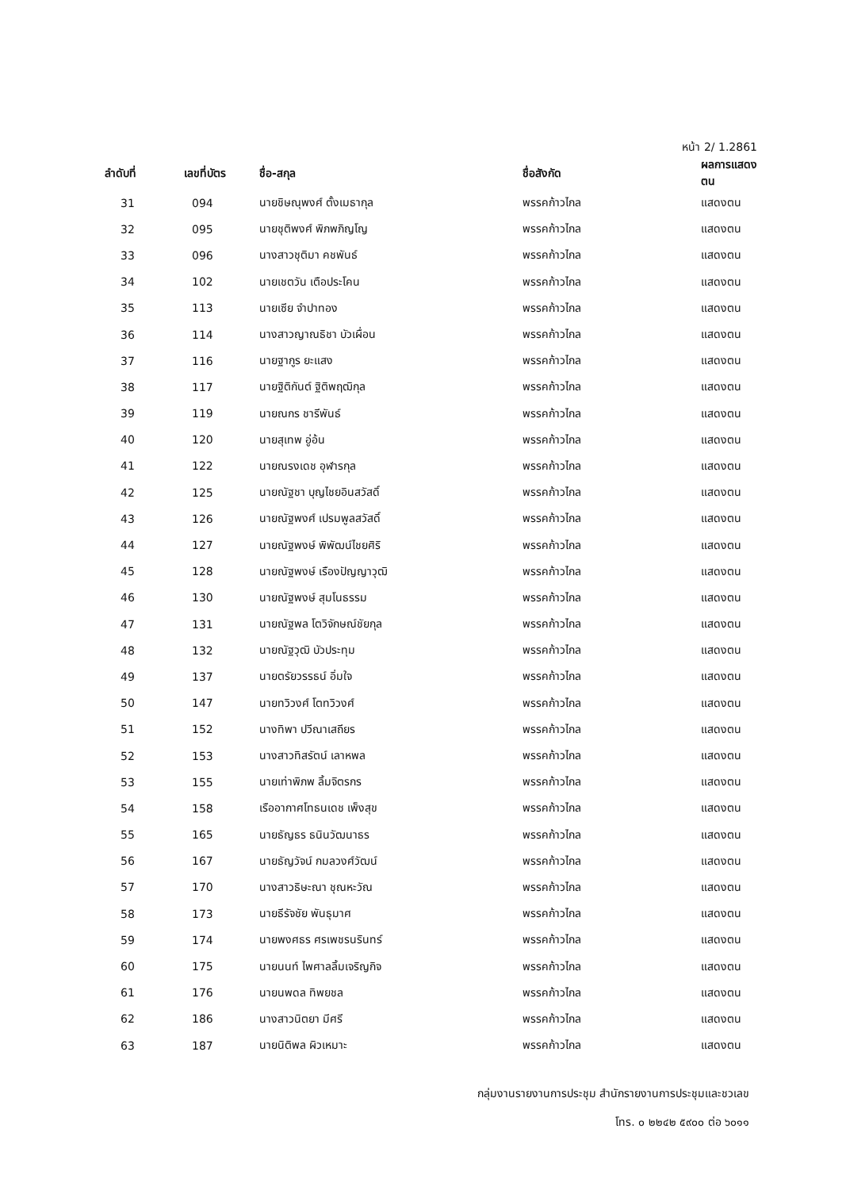หน้า 2/ 1.2861
| ลำดับที่ | เลขที่บัตร | ชื่อ-สกุล | ชื่อสังกัด | ผลการแสดงตน |
| --- | --- | --- | --- | --- |
| 31 | 094 | นายชิษณุพงศ์ ตั้งเมธากุล | พรรคก้าวไกล | แสดงตน |
| 32 | 095 | นายชุติพงศ์ พิภพภิญโญ | พรรคก้าวไกล | แสดงตน |
| 33 | 096 | นางสาวชุติมา คชพันธ์ | พรรคก้าวไกล | แสดงตน |
| 34 | 102 | นายเชตวัน เตือประโคน | พรรคก้าวไกล | แสดงตน |
| 35 | 113 | นายเซีย จำปาทอง | พรรคก้าวไกล | แสดงตน |
| 36 | 114 | นางสาวญาณธิชา บัวเผื่อน | พรรคก้าวไกล | แสดงตน |
| 37 | 116 | นายฐากูร ยะแสง | พรรคก้าวไกล | แสดงตน |
| 38 | 117 | นายฐิติกันต์ ฐิติพฤฒิกุล | พรรคก้าวไกล | แสดงตน |
| 39 | 119 | นายณกร ชารีพันธ์ | พรรคก้าวไกล | แสดงตน |
| 40 | 120 | นายสุเทพ อู่อ้น | พรรคก้าวไกล | แสดงตน |
| 41 | 122 | นายณรงเดช อุฬารกุล | พรรคก้าวไกล | แสดงตน |
| 42 | 125 | นายณัฐชา บุญไชยอินสวัสดิ์ | พรรคก้าวไกล | แสดงตน |
| 43 | 126 | นายณัฐพงศ์ เปรมพูลสวัสดิ์ | พรรคก้าวไกล | แสดงตน |
| 44 | 127 | นายณัฐพงษ์ พิพัฒน์ไชยศิริ | พรรคก้าวไกล | แสดงตน |
| 45 | 128 | นายณัฐพงษ์ เรืองปัญญาวุฒิ | พรรคก้าวไกล | แสดงตน |
| 46 | 130 | นายณัฐพงษ์ สุมโนธรรม | พรรคก้าวไกล | แสดงตน |
| 47 | 131 | นายณัฐพล โตวิจักษณ์ชัยกุล | พรรคก้าวไกล | แสดงตน |
| 48 | 132 | นายณัฐวุฒิ บัวประทุม | พรรคก้าวไกล | แสดงตน |
| 49 | 137 | นายตรัยวรรธน์ อิ่มใจ | พรรคก้าวไกล | แสดงตน |
| 50 | 147 | นายทวิวงศ์ โตทวิวงศ์ | พรรคก้าวไกล | แสดงตน |
| 51 | 152 | นางทิพา ปวีณาเสถียร | พรรคก้าวไกล | แสดงตน |
| 52 | 153 | นางสาวทิสรัตน์ เลาหพล | พรรคก้าวไกล | แสดงตน |
| 53 | 155 | นายเท่าพิภพ ลิ้มจิตรกร | พรรคก้าวไกล | แสดงตน |
| 54 | 158 | เรืออากาศโทธนเดช เพ็งสุข | พรรคก้าวไกล | แสดงตน |
| 55 | 165 | นายธัญธร ธนินวัฒนาธร | พรรคก้าวไกล | แสดงตน |
| 56 | 167 | นายธัญวัจน์ กมลวงศ์วัฒน์ | พรรคก้าวไกล | แสดงตน |
| 57 | 170 | นางสาวธิษะณา ชุณหะวัณ | พรรคก้าวไกล | แสดงตน |
| 58 | 173 | นายธีรัจชัย พันธุมาศ | พรรคก้าวไกล | แสดงตน |
| 59 | 174 | นายพงศธร ศรเพชรนรินทร์ | พรรคก้าวไกล | แสดงตน |
| 60 | 175 | นายนนท์ ไพศาลลิ้มเจริญกิจ | พรรคก้าวไกล | แสดงตน |
| 61 | 176 | นายนพดล ทิพยชล | พรรคก้าวไกล | แสดงตน |
| 62 | 186 | นางสาวนิตยา มีศรี | พรรคก้าวไกล | แสดงตน |
| 63 | 187 | นายนิติพล ผิวเหมาะ | พรรคก้าวไกล | แสดงตน |
กลุ่มงานรายงานการประชุม สำนักรายงานการประชุมและชวเลข
โทร. ๐ ๒๒๔๒ ๕๙๐๐ ต่อ ๖๐๑๑